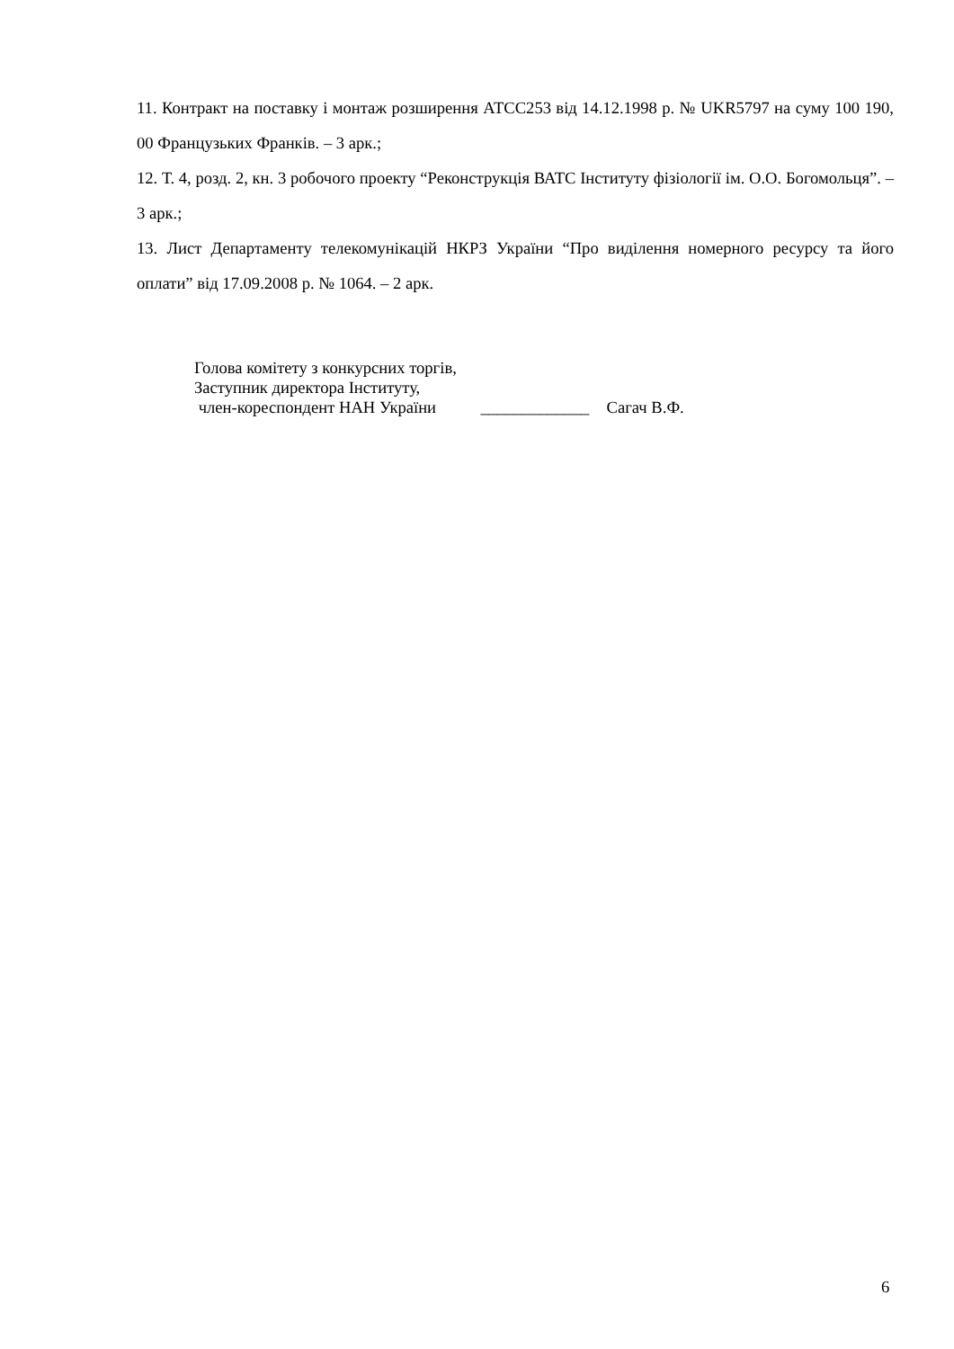11. Контракт на поставку і монтаж розширення АТСС253 від 14.12.1998 р. № UKR5797 на суму 100 190, 00 Французьких Франків. – 3 арк.;
12. Т. 4, розд. 2, кн. 3 робочого проекту “Реконструкція ВАТС Інституту фізіології ім. О.О. Богомольця”. – 3 арк.;
13. Лист Департаменту телекомунікацій НКРЗ України “Про виділення номерного ресурсу та його оплати” від 17.09.2008 р. № 1064. – 2 арк.
Голова комітету з конкурсних торгів,
Заступник директора Інституту,
член-кореспондент НАН України _____________ Сагач В.Ф.
6